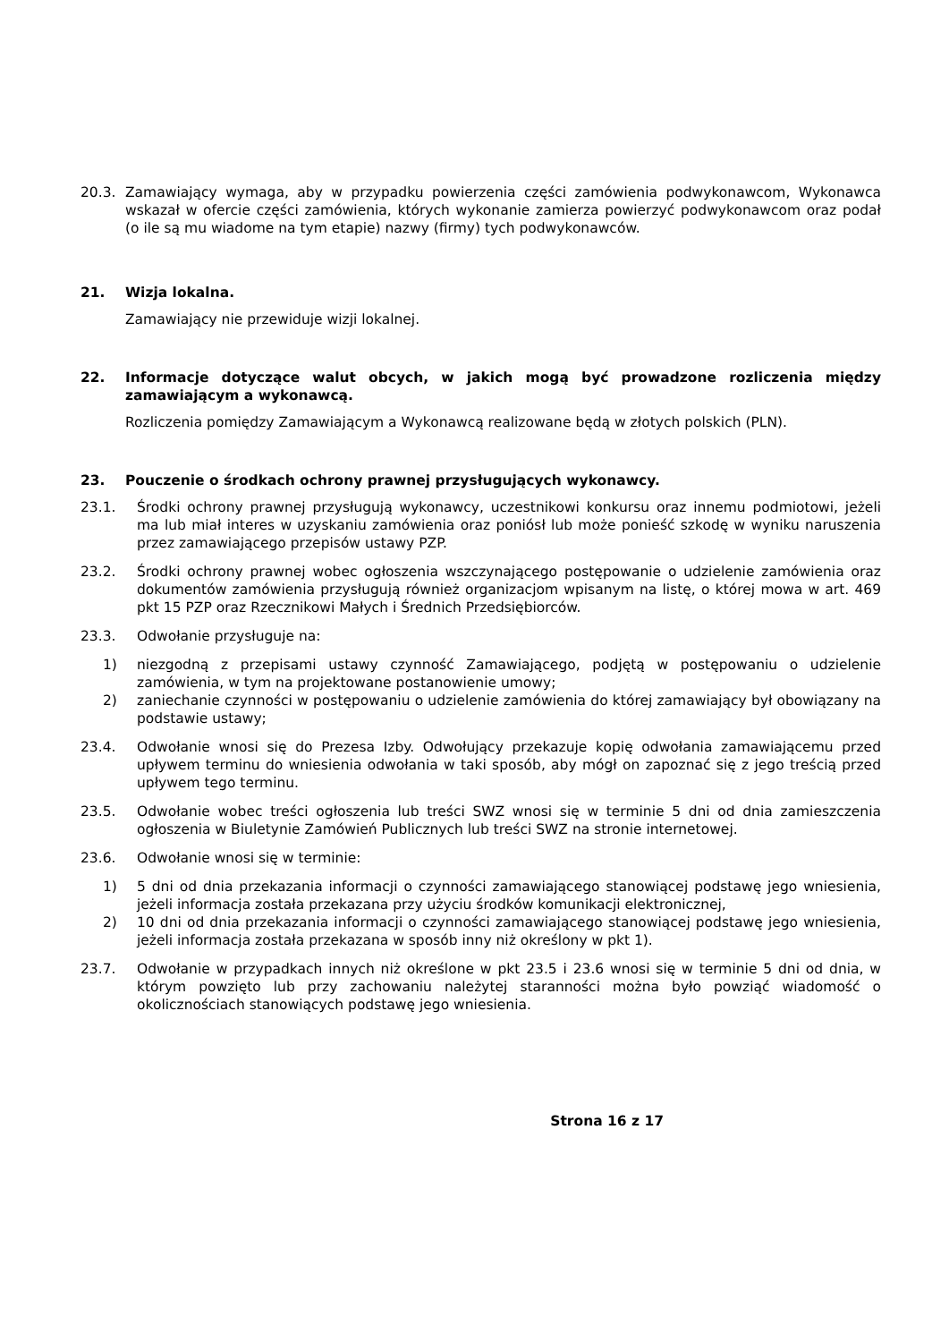20.3. Zamawiający wymaga, aby w przypadku powierzenia części zamówienia podwykonawcom, Wykonawca wskazał w ofercie części zamówienia, których wykonanie zamierza powierzyć podwykonawcom oraz podał (o ile są mu wiadome na tym etapie) nazwy (firmy) tych podwykonawców.
21. Wizja lokalna.
Zamawiający nie przewiduje wizji lokalnej.
22. Informacje dotyczące walut obcych, w jakich mogą być prowadzone rozliczenia między zamawiającym a wykonawcą.
Rozliczenia pomiędzy Zamawiającym a Wykonawcą realizowane będą w złotych polskich (PLN).
23. Pouczenie o środkach ochrony prawnej przysługujących wykonawcy.
23.1. Środki ochrony prawnej przysługują wykonawcy, uczestnikowi konkursu oraz innemu podmiotowi, jeżeli ma lub miał interes w uzyskaniu zamówienia oraz poniósł lub może ponieść szkodę w wyniku naruszenia przez zamawiającego przepisów ustawy PZP.
23.2. Środki ochrony prawnej wobec ogłoszenia wszczynającego postępowanie o udzielenie zamówienia oraz dokumentów zamówienia przysługują również organizacjom wpisanym na listę, o której mowa w art. 469 pkt 15 PZP oraz Rzecznikowi Małych i Średnich Przedsiębiorców.
23.3. Odwołanie przysługuje na:
1) niezgodną z przepisami ustawy czynność Zamawiającego, podjętą w postępowaniu o udzielenie zamówienia, w tym na projektowane postanowienie umowy;
2) zaniechanie czynności w postępowaniu o udzielenie zamówienia do której zamawiający był obowiązany na podstawie ustawy;
23.4. Odwołanie wnosi się do Prezesa Izby. Odwołujący przekazuje kopię odwołania zamawiającemu przed upływem terminu do wniesienia odwołania w taki sposób, aby mógł on zapoznać się z jego treścią przed upływem tego terminu.
23.5. Odwołanie wobec treści ogłoszenia lub treści SWZ wnosi się w terminie 5 dni od dnia zamieszczenia ogłoszenia w Biuletynie Zamówień Publicznych lub treści SWZ na stronie internetowej.
23.6. Odwołanie wnosi się w terminie:
1) 5 dni od dnia przekazania informacji o czynności zamawiającego stanowiącej podstawę jego wniesienia, jeżeli informacja została przekazana przy użyciu środków komunikacji elektronicznej,
2) 10 dni od dnia przekazania informacji o czynności zamawiającego stanowiącej podstawę jego wniesienia, jeżeli informacja została przekazana w sposób inny niż określony w pkt 1).
23.7. Odwołanie w przypadkach innych niż określone w pkt 23.5 i 23.6 wnosi się w terminie 5 dni od dnia, w którym powzięto lub przy zachowaniu należytej staranności można było powziąć wiadomość o okolicznościach stanowiących podstawę jego wniesienia.
Strona 16 z 17